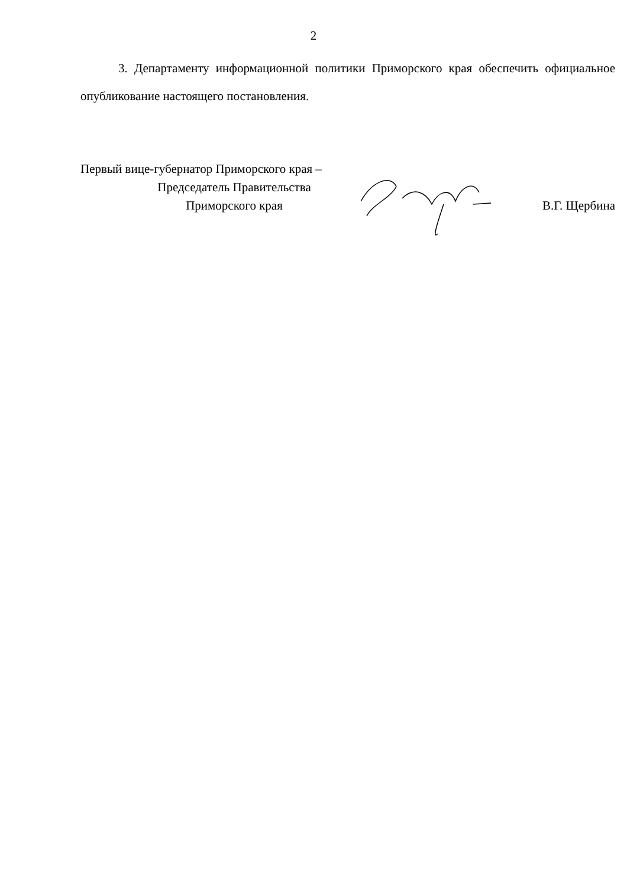2
3. Департаменту информационной политики Приморского края обеспечить официальное опубликование настоящего постановления.
Первый вице-губернатор Приморского края –
Председатель Правительства
Приморского края
В.Г. Щербина